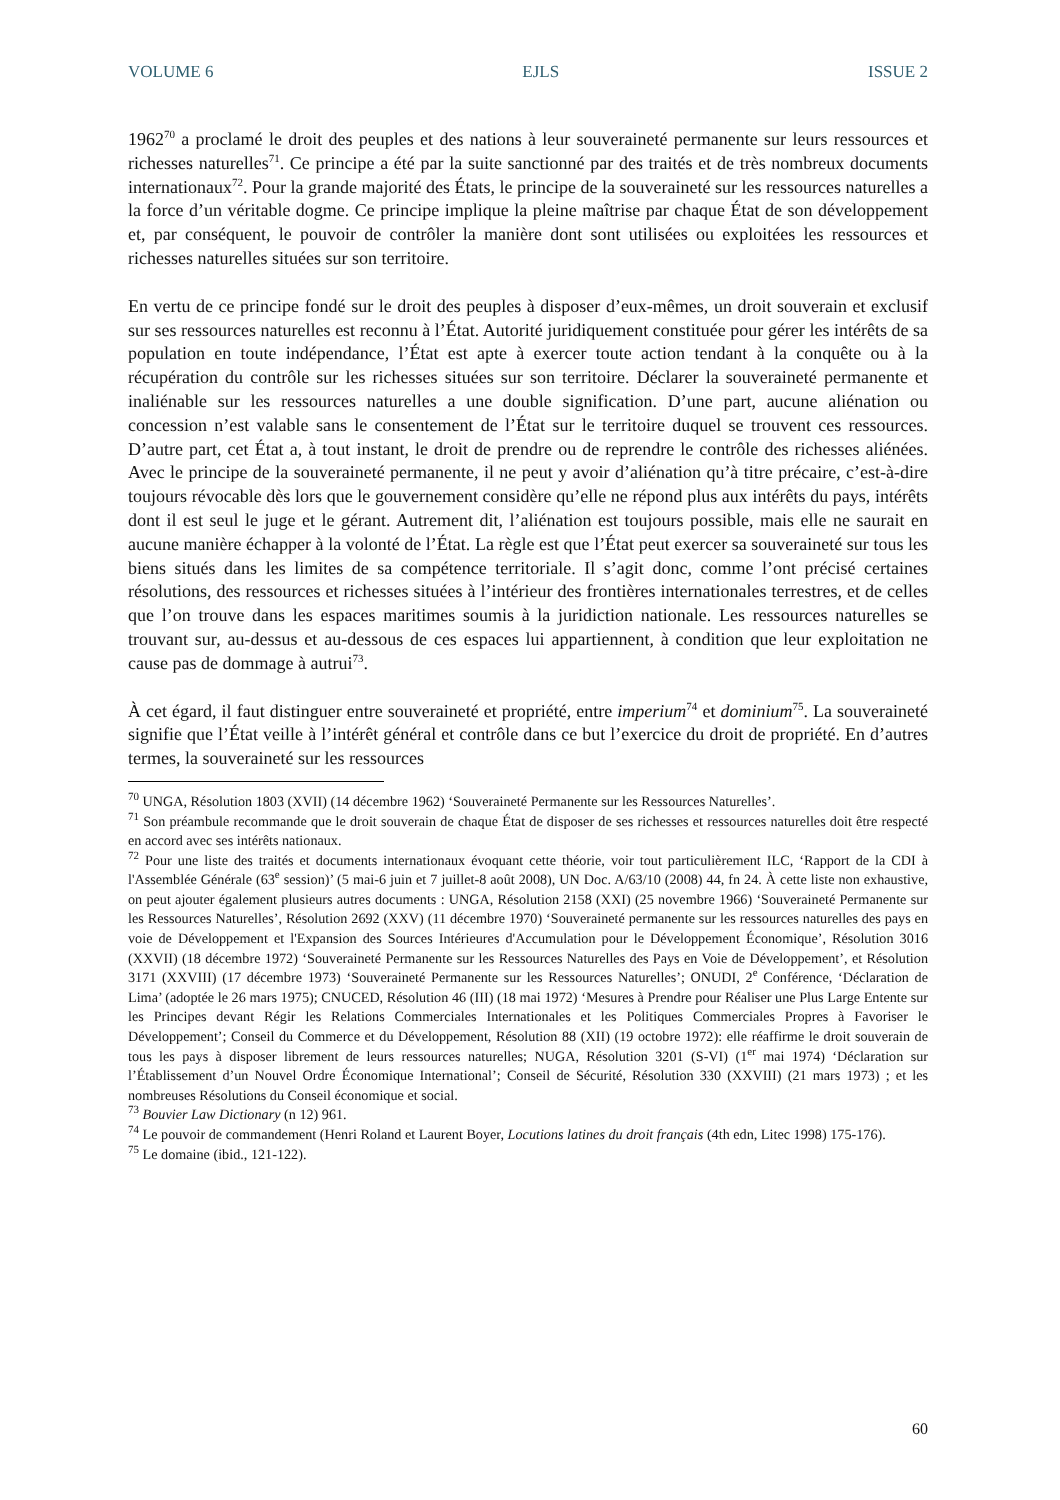VOLUME 6 EJLS ISSUE 2
1962<sup>70</sup> a proclamé le droit des peuples et des nations à leur souveraineté permanente sur leurs ressources et richesses naturelles<sup>71</sup>. Ce principe a été par la suite sanctionné par des traités et de très nombreux documents internationaux<sup>72</sup>. Pour la grande majorité des États, le principe de la souveraineté sur les ressources naturelles a la force d’un véritable dogme. Ce principe implique la pleine maîtrise par chaque État de son développement et, par conséquent, le pouvoir de contrôler la manière dont sont utilisées ou exploitées les ressources et richesses naturelles situées sur son territoire.
En vertu de ce principe fondé sur le droit des peuples à disposer d’eux-mêmes, un droit souverain et exclusif sur ses ressources naturelles est reconnu à l’État. Autorité juridiquement constituée pour gérer les intérêts de sa population en toute indépendance, l’État est apte à exercer toute action tendant à la conquête ou à la récupération du contrôle sur les richesses situées sur son territoire. Déclarer la souveraineté permanente et inaliénable sur les ressources naturelles a une double signification. D’une part, aucune aliénation ou concession n’est valable sans le consentement de l’État sur le territoire duquel se trouvent ces ressources. D’autre part, cet État a, à tout instant, le droit de prendre ou de reprendre le contrôle des richesses aliénées. Avec le principe de la souveraineté permanente, il ne peut y avoir d’aliénation qu’à titre précaire, c’est-à-dire toujours révocable dès lors que le gouvernement considère qu’elle ne répond plus aux intérêts du pays, intérêts dont il est seul le juge et le gérant. Autrement dit, l’aliénation est toujours possible, mais elle ne saurait en aucune manière échapper à la volonté de l’État. La règle est que l’État peut exercer sa souveraineté sur tous les biens situés dans les limites de sa compétence territoriale. Il s’agit donc, comme l’ont précisé certaines résolutions, des ressources et richesses situées à l’intérieur des frontières internationales terrestres, et de celles que l’on trouve dans les espaces maritimes soumis à la juridiction nationale. Les ressources naturelles se trouvant sur, au-dessus et au-dessous de ces espaces lui appartiennent, à condition que leur exploitation ne cause pas de dommage à autrui<sup>73</sup>.
À cet égard, il faut distinguer entre souveraineté et propriété, entre imperium<sup>74</sup> et dominium<sup>75</sup>. La souveraineté signifie que l’État veille à l’intérêt général et contrôle dans ce but l’exercice du droit de propriété. En d’autres termes, la souveraineté sur les ressources
<sup>70</sup> UNGA, Résolution 1803 (XVII) (14 décembre 1962) ‘Souveraineté Permanente sur les Ressources Naturelles’.
<sup>71</sup> Son préambule recommande que le droit souverain de chaque État de disposer de ses richesses et ressources naturelles doit être respecté en accord avec ses intérêts nationaux.
<sup>72</sup> Pour une liste des traités et documents internationaux évoquant cette théorie, voir tout particulièrement ILC, ‘Rapport de la CDI à l'Assemblée Générale (63<sup>e</sup> session)’ (5 mai-6 juin et 7 juillet-8 août 2008), UN Doc. A/63/10 (2008) 44, fn 24. À cette liste non exhaustive, on peut ajouter également plusieurs autres documents : UNGA, Résolution 2158 (XXI) (25 novembre 1966) ‘Souveraineté Permanente sur les Ressources Naturelles’, Résolution 2692 (XXV) (11 décembre 1970) ‘Souveraineté permanente sur les ressources naturelles des pays en voie de Développement et l'Expansion des Sources Intérieures d'Accumulation pour le Développement Économique’, Résolution 3016 (XXVII) (18 décembre 1972) ‘Souveraineté Permanente sur les Ressources Naturelles des Pays en Voie de Développement’, et Résolution 3171 (XXVIII) (17 décembre 1973) ‘Souveraineté Permanente sur les Ressources Naturelles’; ONUDI, 2<sup>e</sup> Conférence, ‘Déclaration de Lima’ (adoptée le 26 mars 1975); CNUCED, Résolution 46 (III) (18 mai 1972) ‘Mesures à Prendre pour Réaliser une Plus Large Entente sur les Principes devant Régir les Relations Commerciales Internationales et les Politiques Commerciales Propres à Favoriser le Développement’; Conseil du Commerce et du Développement, Résolution 88 (XII) (19 octobre 1972): elle réaffirme le droit souverain de tous les pays à disposer librement de leurs ressources naturelles; NUGA, Résolution 3201 (S-VI) (1<sup>er</sup> mai 1974) ‘Déclaration sur l’Établissement d’un Nouvel Ordre Économique International’; Conseil de Sécurité, Résolution 330 (XXVIII) (21 mars 1973) ; et les nombreuses Résolutions du Conseil économique et social.
<sup>73</sup> Bouvier Law Dictionary (n 12) 961.
<sup>74</sup> Le pouvoir de commandement (Henri Roland et Laurent Boyer, Locutions latines du droit français (4th edn, Litec 1998) 175-176).
<sup>75</sup> Le domaine (ibid., 121-122).
60